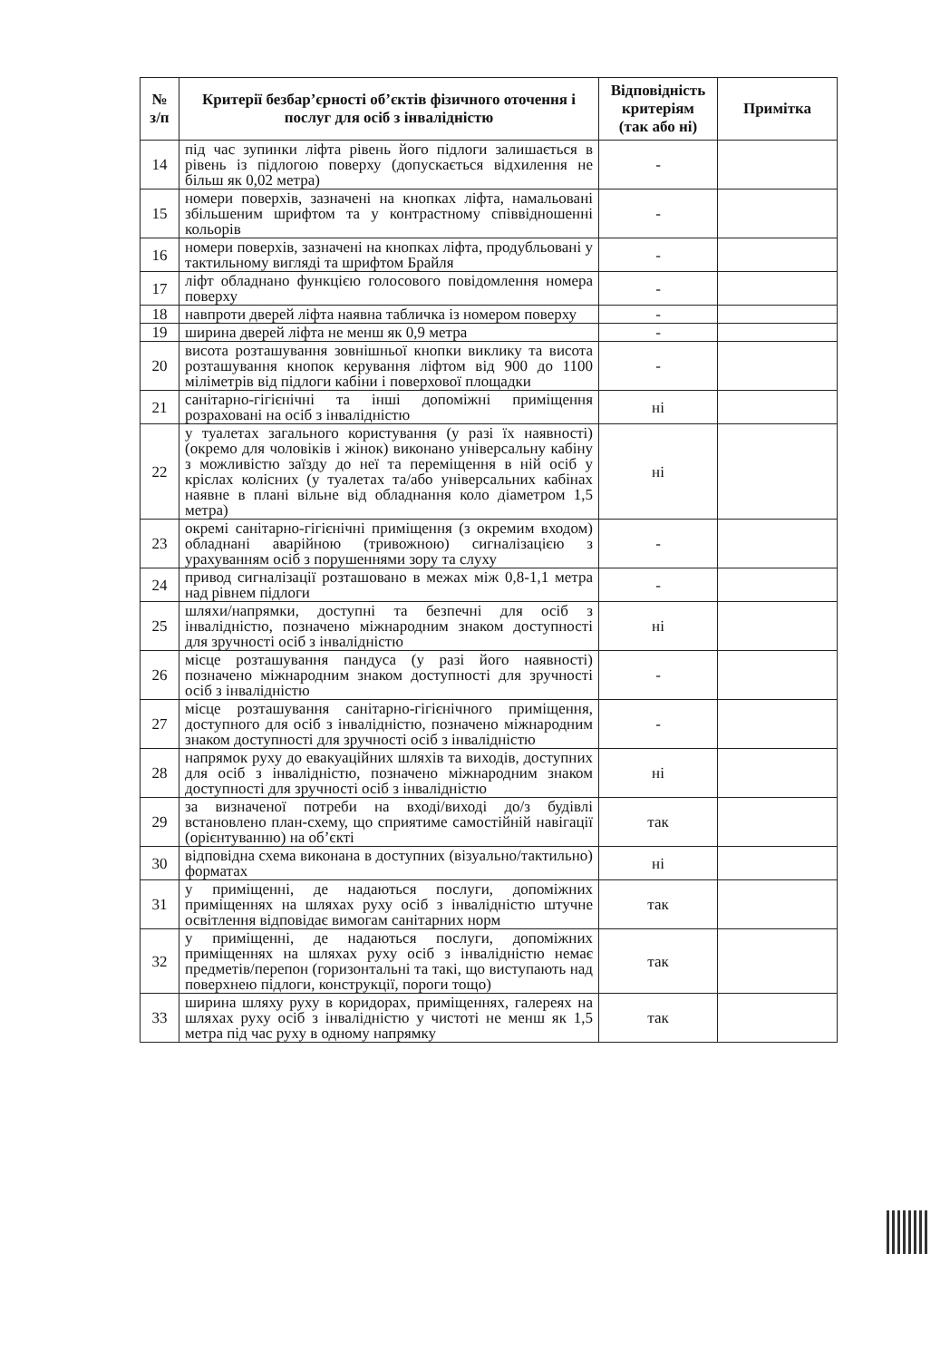| № з/п | Критерії безбар’єрності об’єктів фізичного оточення і послуг для осіб з інвалідністю | Відповідність критеріям (так або ні) | Примітка |
| --- | --- | --- | --- |
| 14 | під час зупинки ліфта рівень його підлоги залишається в рівень із підлогою поверху (допускається відхилення не більш як 0,02 метра) | - | |
| 15 | номери поверхів, зазначені на кнопках ліфта, намальовані збільшеним шрифтом та у контрастному співвідношенні кольорів | - | |
| 16 | номери поверхів, зазначені на кнопках ліфта, продубльовані у тактильному вигляді та шрифтом Брайля | - | |
| 17 | ліфт обладнано функцією голосового повідомлення номера поверху | - | |
| 18 | навпроти дверей ліфта наявна табличка із номером поверху | - | |
| 19 | ширина дверей ліфта не менш як 0,9 метра | - | |
| 20 | висота розташування зовнішньої кнопки виклику та висота розташування кнопок керування ліфтом від 900 до 1100 міліметрів від підлоги кабіни і поверхової площадки | - | |
| 21 | санітарно-гігієнічні та інші допоміжні приміщення розраховані на осіб з інвалідністю | ні | |
| 22 | у туалетах загального користування (у разі їх наявності) (окремо для чоловіків і жінок) виконано універсальну кабіну з можливістю заїзду до неї та переміщення в ній осіб у кріслах колісних (у туалетах та/або універсальних кабінах наявне в плані вільне від обладнання коло діаметром 1,5 метра) | ні | |
| 23 | окремі санітарно-гігієнічні приміщення (з окремим входом) обладнані аварійною (тривожною) сигналізацією з урахуванням осіб з порушеннями зору та слуху | - | |
| 24 | привод сигналізації розташовано в межах між 0,8-1,1 метра над рівнем підлоги | - | |
| 25 | шляхи/напрямки, доступні та безпечні для осіб з інвалідністю, позначено міжнародним знаком доступності для зручності осіб з інвалідністю | ні | |
| 26 | місце розташування пандуса (у разі його наявності) позначено міжнародним знаком доступності для зручності осіб з інвалідністю | - | |
| 27 | місце розташування санітарно-гігієнічного приміщення, доступного для осіб з інвалідністю, позначено міжнародним знаком доступності для зручності осіб з інвалідністю | - | |
| 28 | напрямок руху до евакуаційних шляхів та виходів, доступних для осіб з інвалідністю, позначено міжнародним знаком доступності для зручності осіб з інвалідністю | ні | |
| 29 | за визначеної потреби на вході/виході до/з будівлі встановлено план-схему, що сприятиме самостійній навігації (орієнтуванню) на об’єкті | так | |
| 30 | відповідна схема виконана в доступних (візуально/тактильно) форматах | ні | |
| 31 | у приміщенні, де надаються послуги, допоміжних приміщеннях на шляхах руху осіб з інвалідністю штучне освітлення відповідає вимогам санітарних норм | так | |
| 32 | у приміщенні, де надаються послуги, допоміжних приміщеннях на шляхах руху осіб з інвалідністю немає предметів/перепон (горизонтальні та такі, що виступають над поверхнею підлоги, конструкції, пороги тощо) | так | |
| 33 | ширина шляху руху в коридорах, приміщеннях, галереях на шляхах руху осіб з інвалідністю у чистоті не менш як 1,5 метра під час руху в одному напрямку | так | |